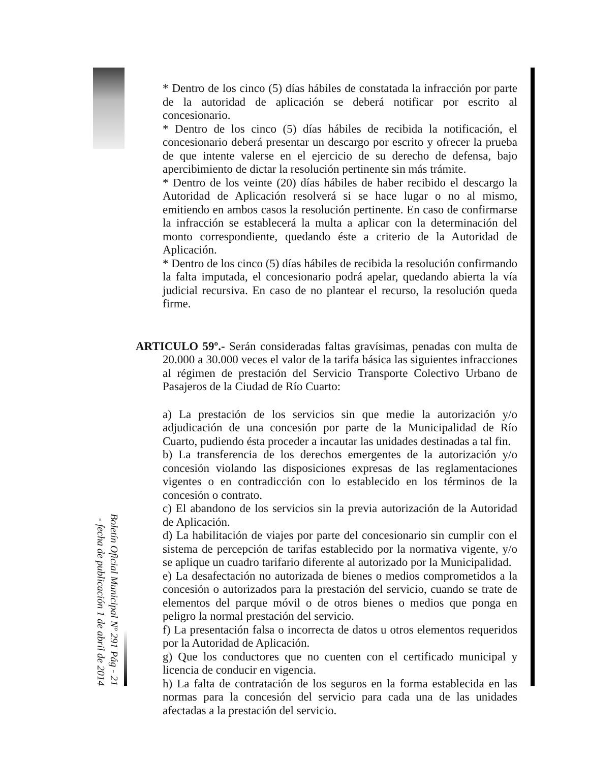* Dentro de los cinco (5) días hábiles de constatada la infracción por parte de la autoridad de aplicación se deberá notificar por escrito al concesionario.
* Dentro de los cinco (5) días hábiles de recibida la notificación, el concesionario deberá presentar un descargo por escrito y ofrecer la prueba de que intente valerse en el ejercicio de su derecho de defensa, bajo apercibimiento de dictar la resolución pertinente sin más trámite.
* Dentro de los veinte (20) días hábiles de haber recibido el descargo la Autoridad de Aplicación resolverá si se hace lugar o no al mismo, emitiendo en ambos casos la resolución pertinente. En caso de confirmarse la infracción se establecerá la multa a aplicar con la determinación del monto correspondiente, quedando éste a criterio de la Autoridad de Aplicación.
* Dentro de los cinco (5) días hábiles de recibida la resolución confirmando la falta imputada, el concesionario podrá apelar, quedando abierta la vía judicial recursiva. En caso de no plantear el recurso, la resolución queda firme.
ARTICULO 59º.- Serán consideradas faltas gravísimas, penadas con multa de 20.000 a 30.000 veces el valor de la tarifa básica las siguientes infracciones al régimen de prestación del Servicio Transporte Colectivo Urbano de Pasajeros de la Ciudad de Río Cuarto:
a) La prestación de los servicios sin que medie la autorización y/o adjudicación de una concesión por parte de la Municipalidad de Río Cuarto, pudiendo ésta proceder a incautar las unidades destinadas a tal fin.
b) La transferencia de los derechos emergentes de la autorización y/o concesión violando las disposiciones expresas de las reglamentaciones vigentes o en contradicción con lo establecido en los términos de la concesión o contrato.
c) El abandono de los servicios sin la previa autorización de la Autoridad de Aplicación.
d) La habilitación de viajes por parte del concesionario sin cumplir con el sistema de percepción de tarifas establecido por la normativa vigente, y/o se aplique un cuadro tarifario diferente al autorizado por la Municipalidad.
e) La desafectación no autorizada de bienes o medios comprometidos a la concesión o autorizados para la prestación del servicio, cuando se trate de elementos del parque móvil o de otros bienes o medios que ponga en peligro la normal prestación del servicio.
f) La presentación falsa o incorrecta de datos u otros elementos requeridos por la Autoridad de Aplicación.
g) Que los conductores que no cuenten con el certificado municipal y licencia de conducir en vigencia.
h) La falta de contratación de los seguros en la forma establecida en las normas para la concesión del servicio para cada una de las unidades afectadas a la prestación del servicio.
Boletín Oficial Municipal Nº 291 Pág - 21 - fecha de publicación 1 de abril de 2014